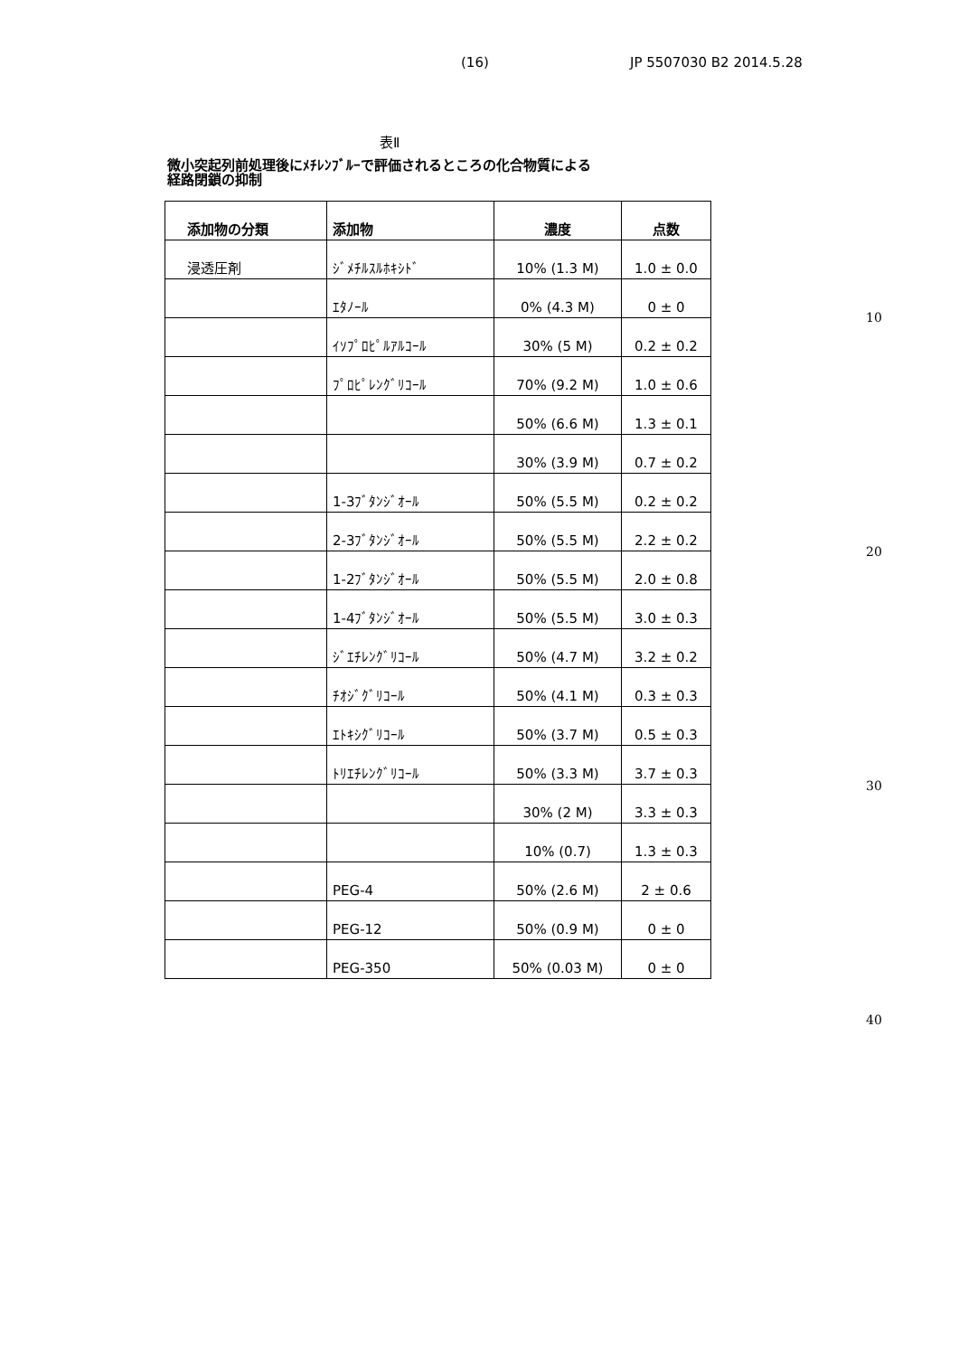(16) JP 5507030 B2 2014.5.28
表Ⅱ
微小突起列前処理後にﾒﾁﾚﾝﾌﾞﾙｰで評価されるところの化合物質による
経路閉鎖の抑制
| 添加物の分類 | 添加物 | 濃度 | 点数 |
| --- | --- | --- | --- |
| 浸透圧剤 | ｼﾞﾒﾁﾙｽﾙﾎｷｼﾄﾞ | 10% (1.3 M) | 1.0 ± 0.0 |
| | ｴﾀﾉｰﾙ | 0% (4.3 M) | 0 ± 0 |
| | ｲｿﾌﾟﾛﾋﾟﾙｱﾙｺｰﾙ | 30% (5 M) | 0.2 ± 0.2 |
| | ﾌﾟﾛﾋﾟﾚﾝｸﾞﾘｺｰﾙ | 70% (9.2 M) | 1.0 ± 0.6 |
| | | 50% (6.6 M) | 1.3 ± 0.1 |
| | | 30% (3.9 M) | 0.7 ± 0.2 |
| | 1-3ﾌﾞﾀﾝｼﾞｵｰﾙ | 50% (5.5 M) | 0.2 ± 0.2 |
| | 2-3ﾌﾞﾀﾝｼﾞｵｰﾙ | 50% (5.5 M) | 2.2 ± 0.2 |
| | 1-2ﾌﾞﾀﾝｼﾞｵｰﾙ | 50% (5.5 M) | 2.0 ± 0.8 |
| | 1-4ﾌﾞﾀﾝｼﾞｵｰﾙ | 50% (5.5 M) | 3.0 ± 0.3 |
| | ｼﾞｴﾁﾚﾝｸﾞﾘｺｰﾙ | 50% (4.7 M) | 3.2 ± 0.2 |
| | ﾁｵｼﾞｸﾞﾘｺｰﾙ | 50% (4.1 M) | 0.3 ± 0.3 |
| | ｴﾄｷｼｸﾞﾘｺｰﾙ | 50% (3.7 M) | 0.5 ± 0.3 |
| | ﾄﾘｴﾁﾚﾝｸﾞﾘｺｰﾙ | 50% (3.3 M) | 3.7 ± 0.3 |
| | | 30% (2 M) | 3.3 ± 0.3 |
| | | 10% (0.7) | 1.3 ± 0.3 |
| | PEG-4 | 50% (2.6 M) | 2 ± 0.6 |
| | PEG-12 | 50% (0.9 M) | 0 ± 0 |
| | PEG-350 | 50% (0.03 M) | 0 ± 0 |
10
20
30
40